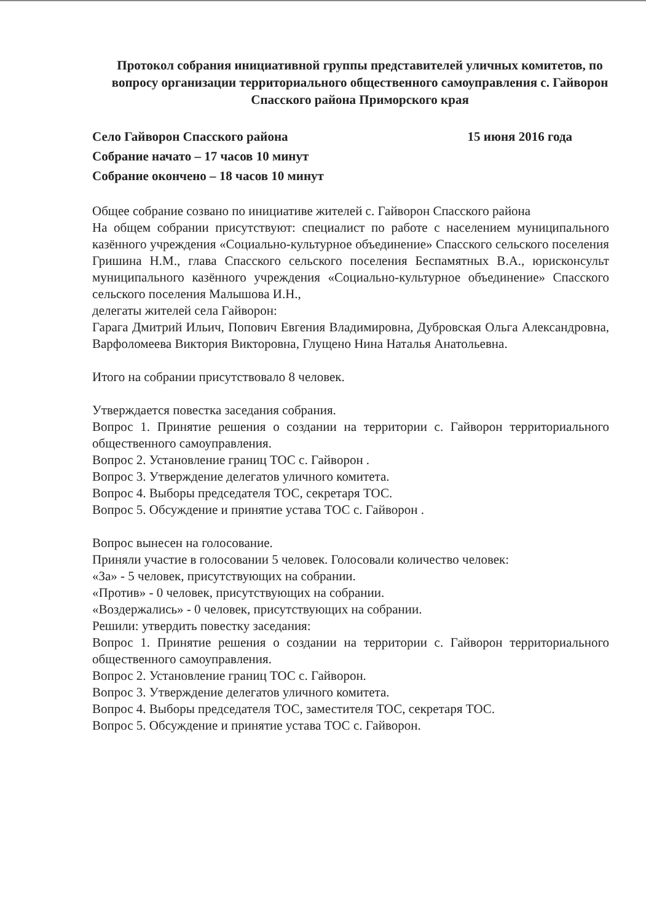Протокол собрания инициативной группы представителей уличных комитетов, по вопросу организации территориального общественного самоуправления с. Гайворон Спасского района Приморского края
Село Гайворон Спасского района 15 июня 2016 года
Собрание начато – 17 часов 10 минут
Собрание окончено – 18 часов 10 минут
Общее собрание созвано по инициативе жителей с. Гайворон Спасского района
На общем собрании присутствуют: специалист по работе с населением муниципального казённого учреждения «Социально-культурное объединение» Спасского сельского поселения Гришина Н.М., глава Спасского сельского поселения Беспамятных В.А., юрисконсульт муниципального казённого учреждения «Социально-культурное объединение» Спасского сельского поселения Малышова И.Н.,
делегаты жителей села Гайворон:
Гарага Дмитрий Ильич, Попович Евгения Владимировна, Дубровская Ольга Александровна, Варфоломеева Виктория Викторовна, Глущено Нина Наталья Анатольевна.
Итого на собрании присутствовало 8 человек.
Утверждается повестка заседания собрания.
Вопрос 1. Принятие решения о создании на территории с. Гайворон территориального общественного самоуправления.
Вопрос 2. Установление границ ТОС с. Гайворон .
Вопрос 3. Утверждение делегатов уличного комитета.
Вопрос 4. Выборы председателя ТОС, секретаря ТОС.
Вопрос 5. Обсуждение и принятие устава ТОС с. Гайворон .
Вопрос вынесен на голосование.
Приняли участие в голосовании 5 человек. Голосовали количество человек:
«За» - 5 человек, присутствующих на собрании.
«Против» - 0 человек, присутствующих на собрании.
«Воздержались» - 0 человек, присутствующих на собрании.
Решили: утвердить повестку заседания:
Вопрос 1. Принятие решения о создании на территории с. Гайворон территориального общественного самоуправления.
Вопрос 2. Установление границ ТОС с. Гайворон.
Вопрос 3. Утверждение делегатов уличного комитета.
Вопрос 4. Выборы председателя ТОС, заместителя ТОС, секретаря ТОС.
Вопрос 5. Обсуждение и принятие устава ТОС с. Гайворон.